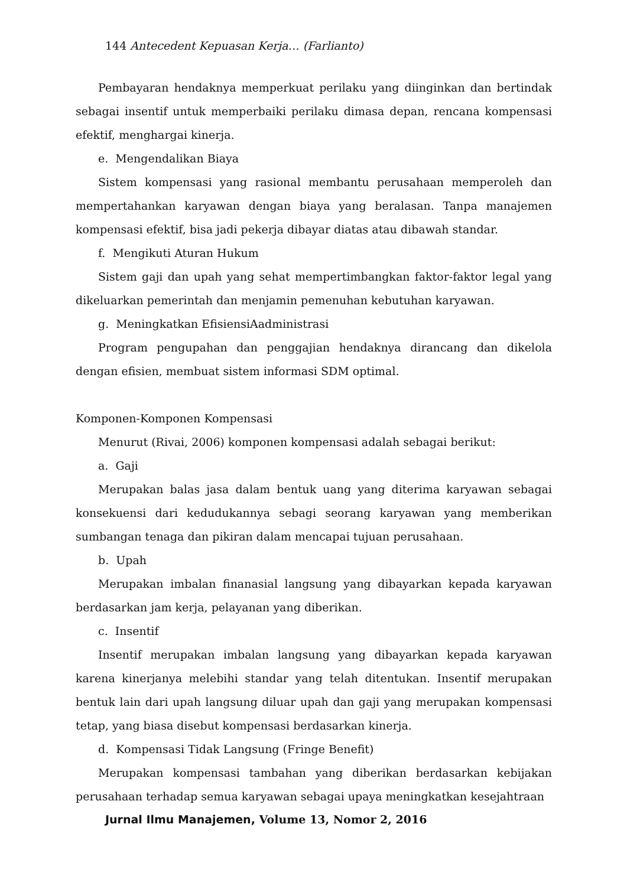144 Antecedent Kepuasan Kerja… (Farlianto)
Pembayaran hendaknya memperkuat perilaku yang diinginkan dan bertindak sebagai insentif untuk memperbaiki perilaku dimasa depan, rencana kompensasi efektif, menghargai kinerja.
e. Mengendalikan Biaya
Sistem kompensasi yang rasional membantu perusahaan memperoleh dan mempertahankan karyawan dengan biaya yang beralasan. Tanpa manajemen kompensasi efektif, bisa jadi pekerja dibayar diatas atau dibawah standar.
f. Mengikuti Aturan Hukum
Sistem gaji dan upah yang sehat mempertimbangkan faktor-faktor legal yang dikeluarkan pemerintah dan menjamin pemenuhan kebutuhan karyawan.
g. Meningkatkan EfisiensiAadministrasi
Program pengupahan dan penggajian hendaknya dirancang dan dikelola dengan efisien, membuat sistem informasi SDM optimal.
Komponen-Komponen Kompensasi
Menurut (Rivai, 2006) komponen kompensasi adalah sebagai berikut:
a. Gaji
Merupakan balas jasa dalam bentuk uang yang diterima karyawan sebagai konsekuensi dari kedudukannya sebagi seorang karyawan yang memberikan sumbangan tenaga dan pikiran dalam mencapai tujuan perusahaan.
b. Upah
Merupakan imbalan finanasial langsung yang dibayarkan kepada karyawan berdasarkan jam kerja, pelayanan yang diberikan.
c. Insentif
Insentif merupakan imbalan langsung yang dibayarkan kepada karyawan karena kinerjanya melebihi standar yang telah ditentukan. Insentif merupakan bentuk lain dari upah langsung diluar upah dan gaji yang merupakan kompensasi tetap, yang biasa disebut kompensasi berdasarkan kinerja.
d. Kompensasi Tidak Langsung (Fringe Benefit)
Merupakan kompensasi tambahan yang diberikan berdasarkan kebijakan perusahaan terhadap semua karyawan sebagai upaya meningkatkan kesejahtraan
Jurnal Ilmu Manajemen, Volume 13, Nomor 2, 2016